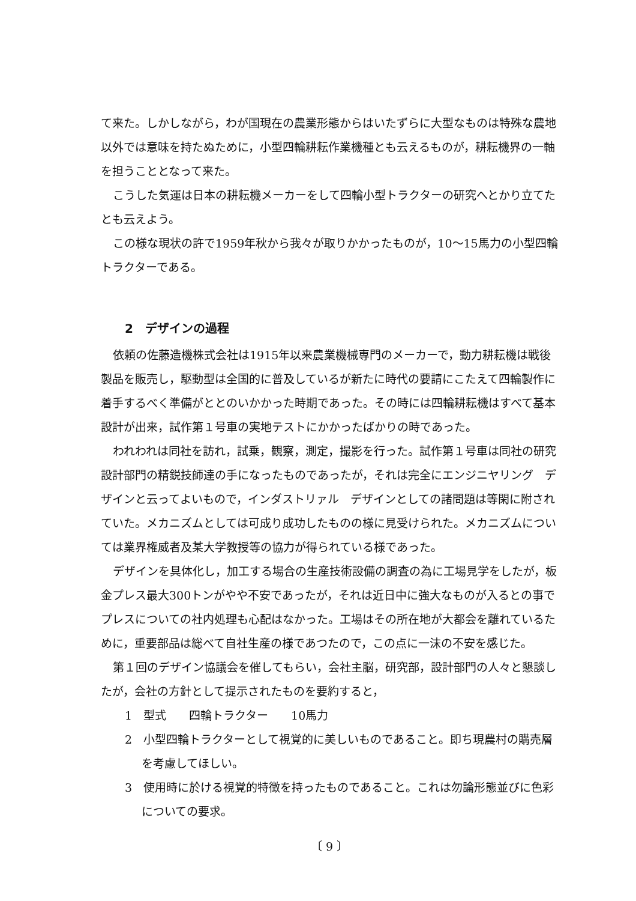て来た。しかしながら，わが国現在の農業形態からはいたずらに大型なものは特殊な農地以外では意味を持たぬために，小型四輪耕耘作業機種とも云えるものが，耕耘機界の一軸を担うこととなって来た。
こうした気運は日本の耕耘機メーカーをして四輪小型トラクターの研究へとかり立てたとも云えよう。
この様な現状の許で1959年秋から我々が取りかかったものが，10～15馬力の小型四輪トラクターである。
2　デザインの過程
依頼の佐藤造機株式会社は1915年以来農業機械専門のメーカーで，動力耕耘機は戦後製品を販売し，駆動型は全国的に普及しているが新たに時代の要請にこたえて四輪製作に着手するべく準備がととのいかかった時期であった。その時には四輪耕耘機はすべて基本設計が出来，試作第１号車の実地テストにかかったばかりの時であった。
われわれは同社を訪れ，試乗，観察，測定，撮影を行った。試作第１号車は同社の研究設計部門の精鋭技師達の手になったものであったが，それは完全にエンジニヤリング　デザインと云ってよいもので，インダストリァル　デザインとしての諸問題は等閑に附されていた。メカニズムとしては可成り成功したものの様に見受けられた。メカニズムについては業界権威者及某大学教授等の協力が得られている様であった。
デザインを具体化し，加工する場合の生産技術設備の調査の為に工場見学をしたが，板金プレス最大300トンがやや不安であったが，それは近日中に強大なものが入るとの事でプレスについての社内処理も心配はなかった。工場はその所在地が大都会を離れているために，重要部品は総べて自社生産の様であつたので，この点に一沫の不安を感じた。
第１回のデザイン協議会を催してもらい，会社主脳，研究部，設計部門の人々と懇談したが，会社の方針として提示されたものを要約すると，
1　型式　　四輪トラクター　　10馬力
2　小型四輪トラクターとして視覚的に美しいものであること。即ち現農村の購売層を考慮してほしい。
3　使用時に於ける視覚的特徴を持ったものであること。これは勿論形態並びに色彩についての要求。
〔 9 〕